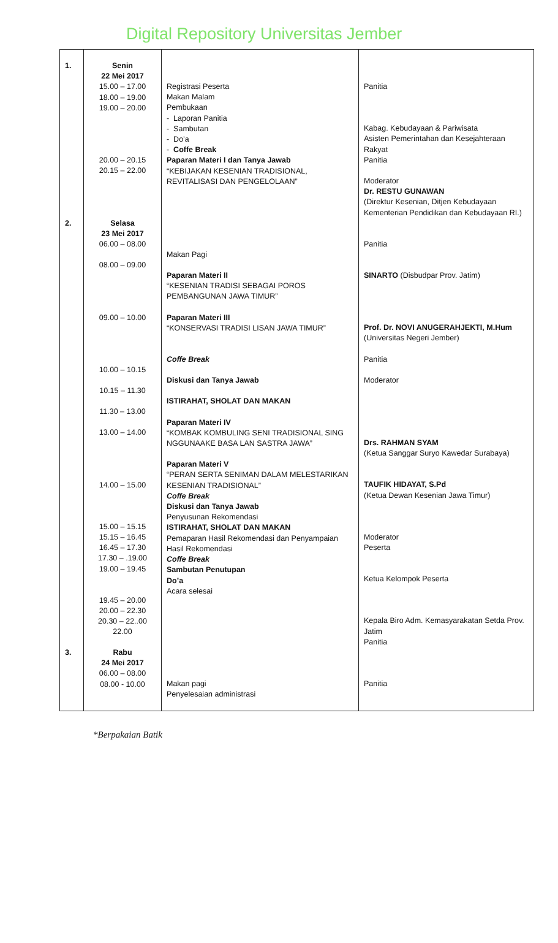Digital Repository Universitas Jember
| 1. | Senin 22 Mei 2017 15.00 – 17.00 18.00 – 19.00 19.00 – 20.00 20.00 – 20.15 20.15 – 22.00 | Registrasi Peserta Makan Malam Pembukaan - Laporan Panitia - Sambutan - Do’a - Coffe Break Paparan Materi I dan Tanya Jawab “KEBIJAKAN KESENIAN TRADISIONAL, REVITALISASI DAN PENGELOLAAN” | Panitia Kabag. Kebudayaan & Pariwisata Asisten Pemerintahan dan Kesejahteraan Rakyat Panitia Moderator Dr. RESTU GUNAWAN (Direktur Kesenian, Ditjen Kebudayaan Kementerian Pendidikan dan Kebudayaan RI.) |
| 2. | Selasa 23 Mei 2017 06.00 – 08.00 08.00 – 09.00 09.00 – 10.00 10.00 – 10.15 10.15 – 11.30 11.30 – 13.00 13.00 – 14.00 14.00 – 15.00 15.00 – 15.15 15.15 – 16.45 16.45 – 17.30 17.30 – .19.00 19.00 – 19.45 19.45 – 20.00 20.00 – 22.30 20.30 – 22..00 22.00 | Makan Pagi Paparan Materi II “KESENIAN TRADISI SEBAGAI POROS PEMBANGUNAN JAWA TIMUR” Paparan Materi III “KONSERVASI TRADISI LISAN JAWA TIMUR” Coffe Break Diskusi dan Tanya Jawab ISTIRAHAT, SHOLAT DAN MAKAN Paparan Materi IV “KOMBAK KOMBULING SENI TRADISIONAL SING NGGUNAAKE BASA LAN SASTRA JAWA” Paparan Materi V “PERAN SERTA SENIMAN DALAM MELESTARIKAN KESENIAN TRADISIONAL” Coffe Break Diskusi dan Tanya Jawab Penyusunan Rekomendasi ISTIRAHAT, SHOLAT DAN MAKAN Pemaparan Hasil Rekomendasi dan Penyampaian Hasil Rekomendasi Coffe Break Sambutan Penutupan Do’a Acara selesai | Panitia SINARTO (Disbudpar Prov. Jatim) Prof. Dr. NOVI ANUGERAHJEKTI, M.Hum (Universitas Negeri Jember) Panitia Moderator Drs. RAHMAN SYAM (Ketua Sanggar Suryo Kawedar Surabaya) TAUFIK HIDAYAT, S.Pd (Ketua Dewan Kesenian Jawa Timur) Moderator Peserta Ketua Kelompok Peserta Kepala Biro Adm. Kemasyarakatan Setda Prov. Jatim Panitia |
| 3. | Rabu 24 Mei 2017 06.00 – 08.00 08.00 - 10.00 | Makan pagi Penyelesaian administrasi | Panitia |
*Berpakaian Batik